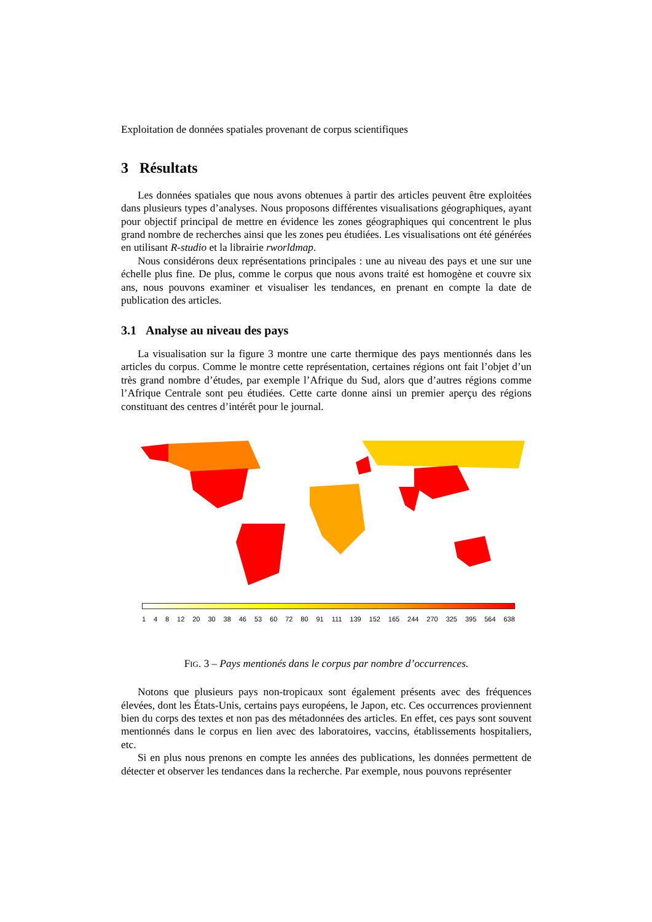Exploitation de données spatiales provenant de corpus scientifiques
3 Résultats
Les données spatiales que nous avons obtenues à partir des articles peuvent être exploitées dans plusieurs types d’analyses. Nous proposons différentes visualisations géographiques, ayant pour objectif principal de mettre en évidence les zones géographiques qui concentrent le plus grand nombre de recherches ainsi que les zones peu étudiées. Les visualisations ont été générées en utilisant R-studio et la librairie rworldmap.
Nous considérons deux représentations principales : une au niveau des pays et une sur une échelle plus fine. De plus, comme le corpus que nous avons traité est homogène et couvre six ans, nous pouvons examiner et visualiser les tendances, en prenant en compte la date de publication des articles.
3.1 Analyse au niveau des pays
La visualisation sur la figure 3 montre une carte thermique des pays mentionnés dans les articles du corpus. Comme le montre cette représentation, certaines régions ont fait l’objet d’un très grand nombre d’études, par exemple l’Afrique du Sud, alors que d’autres régions comme l’Afrique Centrale sont peu étudiées. Cette carte donne ainsi un premier aperçu des régions constituant des centres d’intérêt pour le journal.
1 4 8 12 20 30 38 46 53 60 72 80 91 111 139 152 165 244 270 325 395 564 638
FIG. 3 – Pays mentionés dans le corpus par nombre d’occurrences.
Notons que plusieurs pays non-tropicaux sont également présents avec des fréquences élevées, dont les États-Unis, certains pays européens, le Japon, etc. Ces occurrences proviennent bien du corps des textes et non pas des métadonnées des articles. En effet, ces pays sont souvent mentionnés dans le corpus en lien avec des laboratoires, vaccins, établissements hospitaliers, etc.
Si en plus nous prenons en compte les années des publications, les données permettent de détecter et observer les tendances dans la recherche. Par exemple, nous pouvons représenter